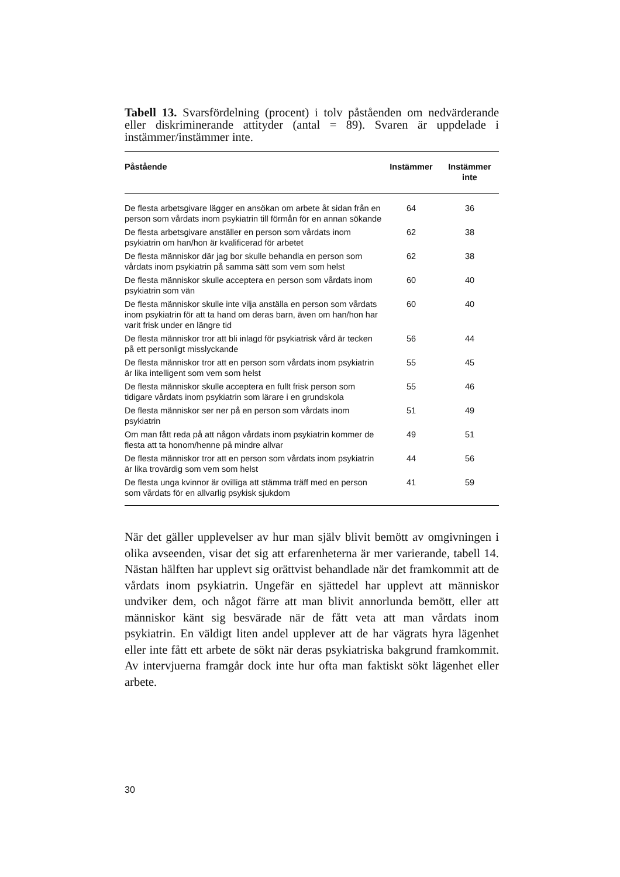Tabell 13. Svarsfördelning (procent) i tolv påståenden om nedvärderande eller diskriminerande attityder (antal = 89). Svaren är uppdelade i instämmer/instämmer inte.
| Påstående | Instämmer | Instämmer inte |
| --- | --- | --- |
| De flesta arbetsgivare lägger en ansökan om arbete åt sidan från en person som vårdats inom psykiatrin till förmån för en annan sökande | 64 | 36 |
| De flesta arbetsgivare anställer en person som vårdats inom psykiatrin om han/hon är kvalificerad för arbetet | 62 | 38 |
| De flesta människor där jag bor skulle behandla en person som vårdats inom psykiatrin på samma sätt som vem som helst | 62 | 38 |
| De flesta människor skulle acceptera en person som vårdats inom psykiatrin som vän | 60 | 40 |
| De flesta människor skulle inte vilja anställa en person som vårdats inom psykiatrin för att ta hand om deras barn, även om han/hon har varit frisk under en längre tid | 60 | 40 |
| De flesta människor tror att bli inlagd för psykiatrisk vård är tecken på ett personligt misslyckande | 56 | 44 |
| De flesta människor tror att en person som vårdats inom psykiatrin är lika intelligent som vem som helst | 55 | 45 |
| De flesta människor skulle acceptera en fullt frisk person som tidigare vårdats inom psykiatrin som lärare i en grundskola | 55 | 46 |
| De flesta människor ser ner på en person som vårdats inom psykiatrin | 51 | 49 |
| Om man fått reda på att någon vårdats inom psykiatrin kommer de flesta att ta honom/henne på mindre allvar | 49 | 51 |
| De flesta människor tror att en person som vårdats inom psykiatrin är lika trovärdig som vem som helst | 44 | 56 |
| De flesta unga kvinnor är ovilliga att stämma träff med en person som vårdats för en allvarlig psykisk sjukdom | 41 | 59 |
När det gäller upplevelser av hur man själv blivit bemött av omgivningen i olika avseenden, visar det sig att erfarenheterna är mer varierande, tabell 14. Nästan hälften har upplevt sig orättvist behandlade när det framkommit att de vårdats inom psykiatrin. Ungefär en sjättedel har upplevt att människor undviker dem, och något färre att man blivit annorlunda bemött, eller att människor känt sig besvärade när de fått veta att man vårdats inom psykiatrin. En väldigt liten andel upplever att de har vägrats hyra lägenhet eller inte fått ett arbete de sökt när deras psykiatriska bakgrund framkommit. Av intervjuerna framgår dock inte hur ofta man faktiskt sökt lägenhet eller arbete.
30